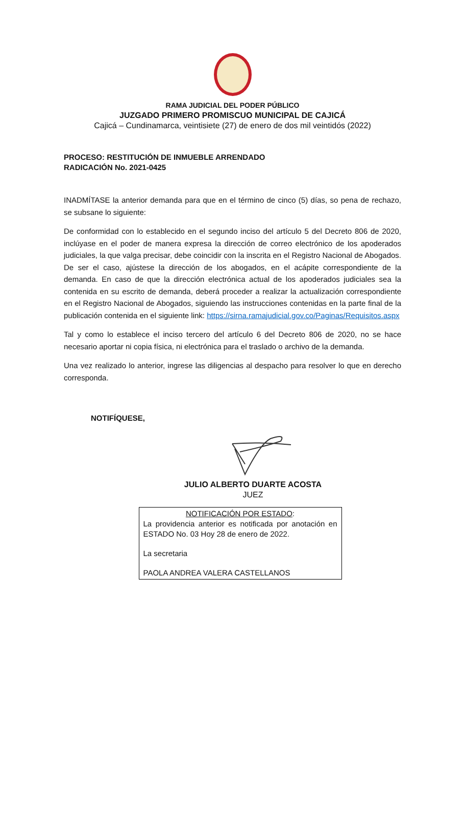RAMA JUDICIAL DEL PODER PÚBLICO
JUZGADO PRIMERO PROMISCUO MUNICIPAL DE CAJICÁ
Cajicá – Cundinamarca, veintisiete (27) de enero de dos mil veintidós (2022)
PROCESO: RESTITUCIÓN DE INMUEBLE ARRENDADO
RADICACIÓN No. 2021-0425
INADMÍTASE la anterior demanda para que en el término de cinco (5) días, so pena de rechazo, se subsane lo siguiente:
De conformidad con lo establecido en el segundo inciso del artículo 5 del Decreto 806 de 2020, inclúyase en el poder de manera expresa la dirección de correo electrónico de los apoderados judiciales, la que valga precisar, debe coincidir con la inscrita en el Registro Nacional de Abogados. De ser el caso, ajústese la dirección de los abogados, en el acápite correspondiente de la demanda. En caso de que la dirección electrónica actual de los apoderados judiciales sea la contenida en su escrito de demanda, deberá proceder a realizar la actualización correspondiente en el Registro Nacional de Abogados, siguiendo las instrucciones contenidas en la parte final de la publicación contenida en el siguiente link: https://sirna.ramajudicial.gov.co/Paginas/Requisitos.aspx
Tal y como lo establece el inciso tercero del artículo 6 del Decreto 806 de 2020, no se hace necesario aportar ni copia física, ni electrónica para el traslado o archivo de la demanda.
Una vez realizado lo anterior, ingrese las diligencias al despacho para resolver lo que en derecho corresponda.
NOTIFÍQUESE,
JULIO ALBERTO DUARTE ACOSTA
JUEZ
NOTIFICACIÓN POR ESTADO:
La providencia anterior es notificada por anotación en ESTADO No. 03 Hoy 28 de enero de 2022.
La secretaria
PAOLA ANDREA VALERA CASTELLANOS